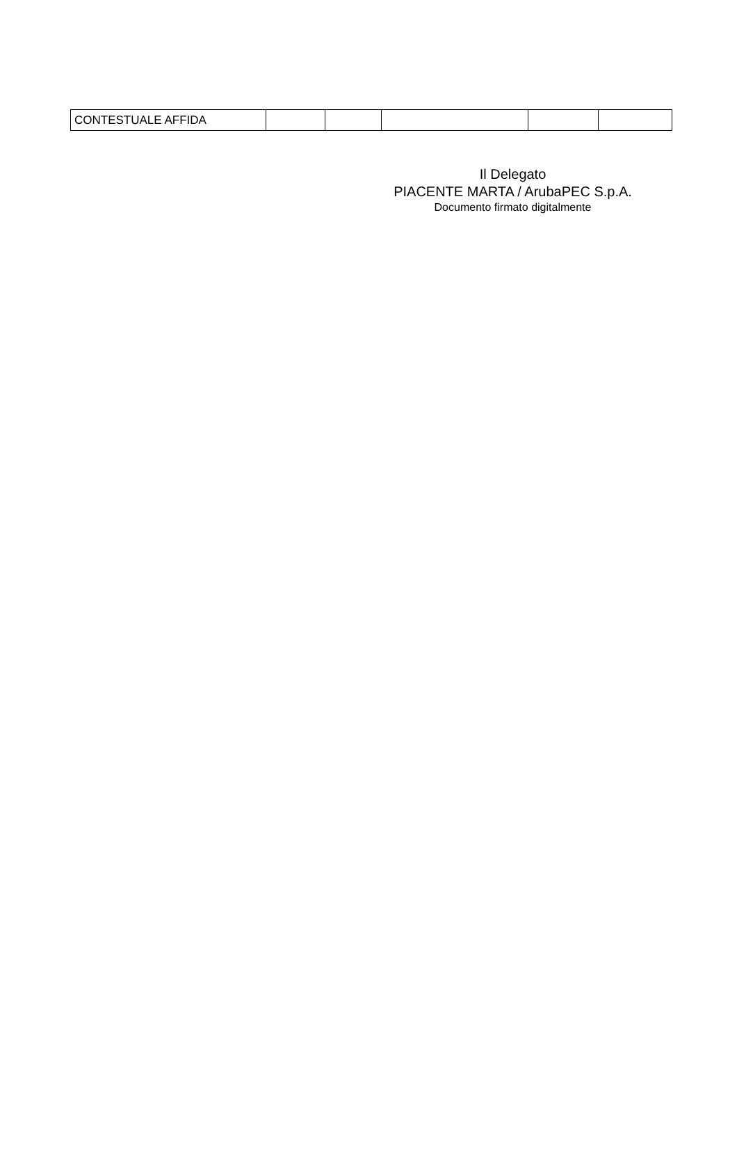| CONTESTUALE AFFIDA | | | | | |
Il Delegato
PIACENTE MARTA / ArubaPEC S.p.A.
Documento firmato digitalmente